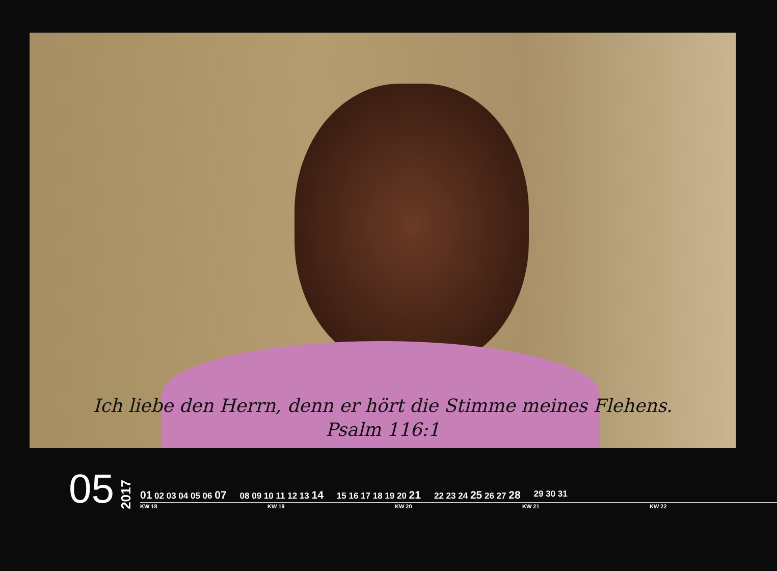Ich liebe den Herrn, denn er hört die Stimme meines Flehens.
Psalm 116:1
05
2017
01 02 03 04 05 06 07
08 09 10 11 12 13 14
15 16 17 18 19 20 21
22 23 24 25 26 27 28
29 30 31
KW 18 KW 19 KW 20 KW 21 KW 22